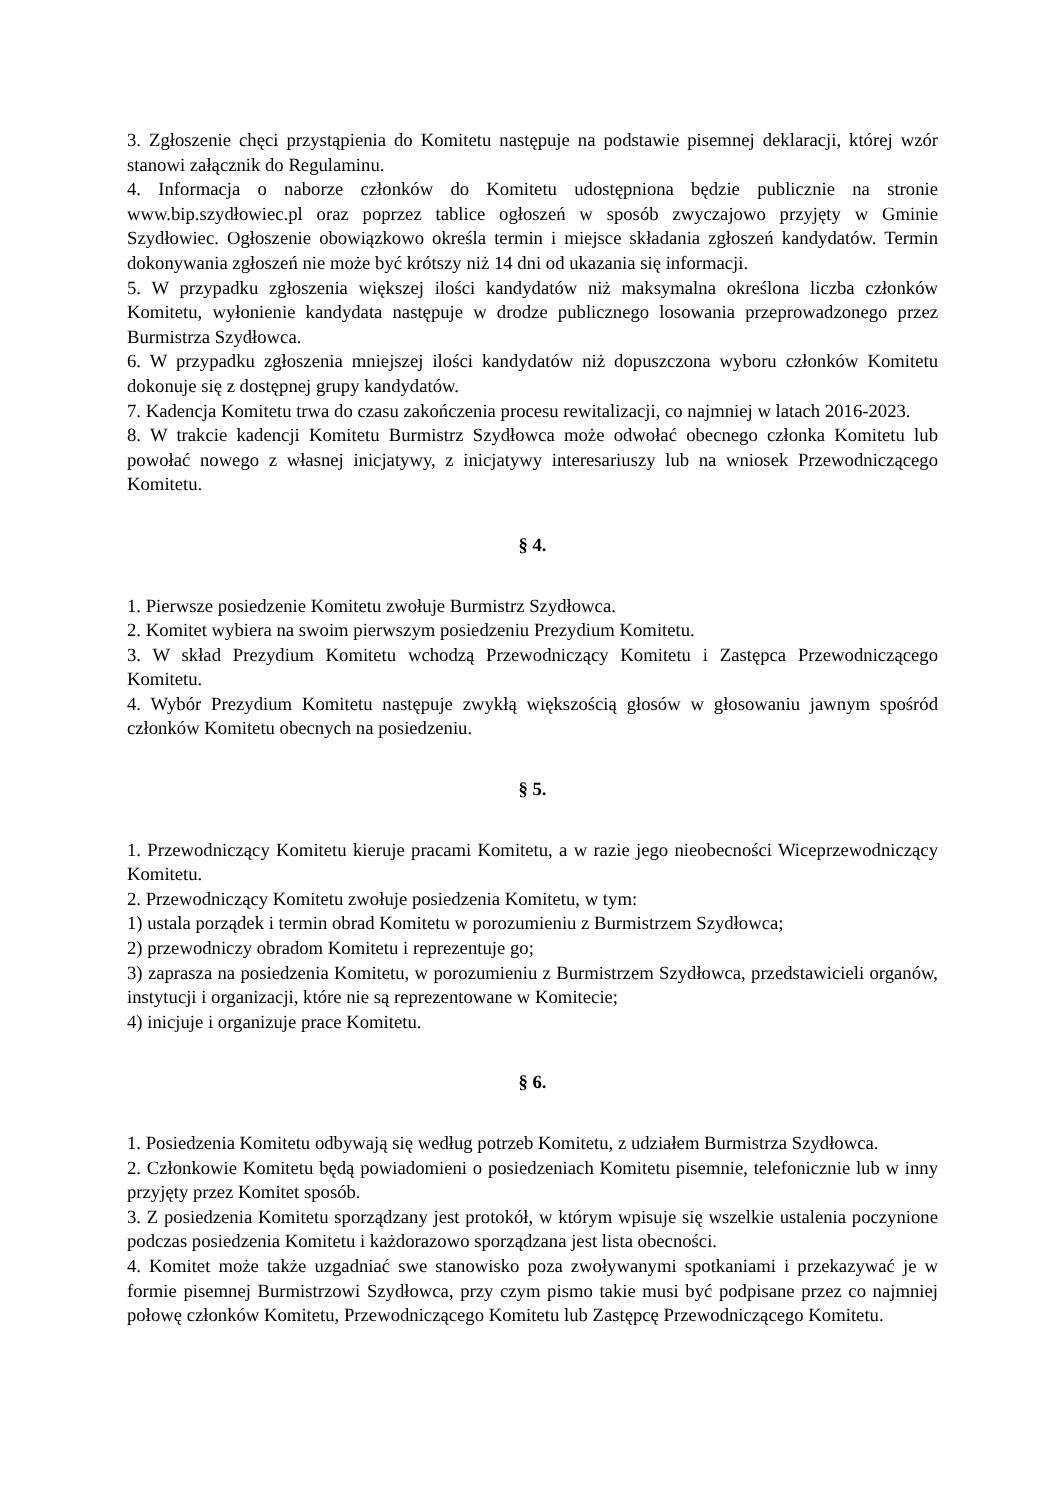3. Zgłoszenie chęci przystąpienia do Komitetu następuje na podstawie pisemnej deklaracji, której wzór stanowi załącznik do Regulaminu.
4. Informacja o naborze członków do Komitetu udostępniona będzie publicznie na stronie www.bip.szydłowiec.pl oraz poprzez tablice ogłoszeń w sposób zwyczajowo przyjęty w Gminie Szydłowiec. Ogłoszenie obowiązkowo określa termin i miejsce składania zgłoszeń kandydatów. Termin dokonywania zgłoszeń nie może być krótszy niż 14 dni od ukazania się informacji.
5. W przypadku zgłoszenia większej ilości kandydatów niż maksymalna określona liczba członków Komitetu, wyłonienie kandydata następuje w drodze publicznego losowania przeprowadzonego przez Burmistrza Szydłowca.
6. W przypadku zgłoszenia mniejszej ilości kandydatów niż dopuszczona wyboru członków Komitetu dokonuje się z dostępnej grupy kandydatów.
7. Kadencja Komitetu trwa do czasu zakończenia procesu rewitalizacji, co najmniej w latach 2016-2023.
8. W trakcie kadencji Komitetu Burmistrz Szydłowca może odwołać obecnego członka Komitetu lub powołać nowego z własnej inicjatywy, z inicjatywy interesariuszy lub na wniosek Przewodniczącego Komitetu.
§ 4.
1. Pierwsze posiedzenie Komitetu zwołuje Burmistrz Szydłowca.
2. Komitet wybiera na swoim pierwszym posiedzeniu Prezydium Komitetu.
3. W skład Prezydium Komitetu wchodzą Przewodniczący Komitetu i Zastępca Przewodniczącego Komitetu.
4. Wybór Prezydium Komitetu następuje zwykłą większością głosów w głosowaniu jawnym spośród członków Komitetu obecnych na posiedzeniu.
§ 5.
1. Przewodniczący Komitetu kieruje pracami Komitetu, a w razie jego nieobecności Wiceprzewodniczący Komitetu.
2. Przewodniczący Komitetu zwołuje posiedzenia Komitetu, w tym:
1) ustala porządek i termin obrad Komitetu w porozumieniu z Burmistrzem Szydłowca;
2) przewodniczy obradom Komitetu i reprezentuje go;
3) zaprasza na posiedzenia Komitetu, w porozumieniu z Burmistrzem Szydłowca, przedstawicieli organów, instytucji i organizacji, które nie są reprezentowane w Komitecie;
4) inicjuje i organizuje prace Komitetu.
§ 6.
1. Posiedzenia Komitetu odbywają się według potrzeb Komitetu, z udziałem Burmistrza Szydłowca.
2. Członkowie Komitetu będą powiadomieni o posiedzeniach Komitetu pisemnie, telefonicznie lub w inny przyjęty przez Komitet sposób.
3. Z posiedzenia Komitetu sporządzany jest protokół, w którym wpisuje się wszelkie ustalenia poczynione podczas posiedzenia Komitetu i każdorazowo sporządzana jest lista obecności.
4. Komitet może także uzgadniać swe stanowisko poza zwoływanymi spotkaniami i przekazywać je w formie pisemnej Burmistrzowi Szydłowca, przy czym pismo takie musi być podpisane przez co najmniej połowę członków Komitetu, Przewodniczącego Komitetu lub Zastępcę Przewodniczącego Komitetu.